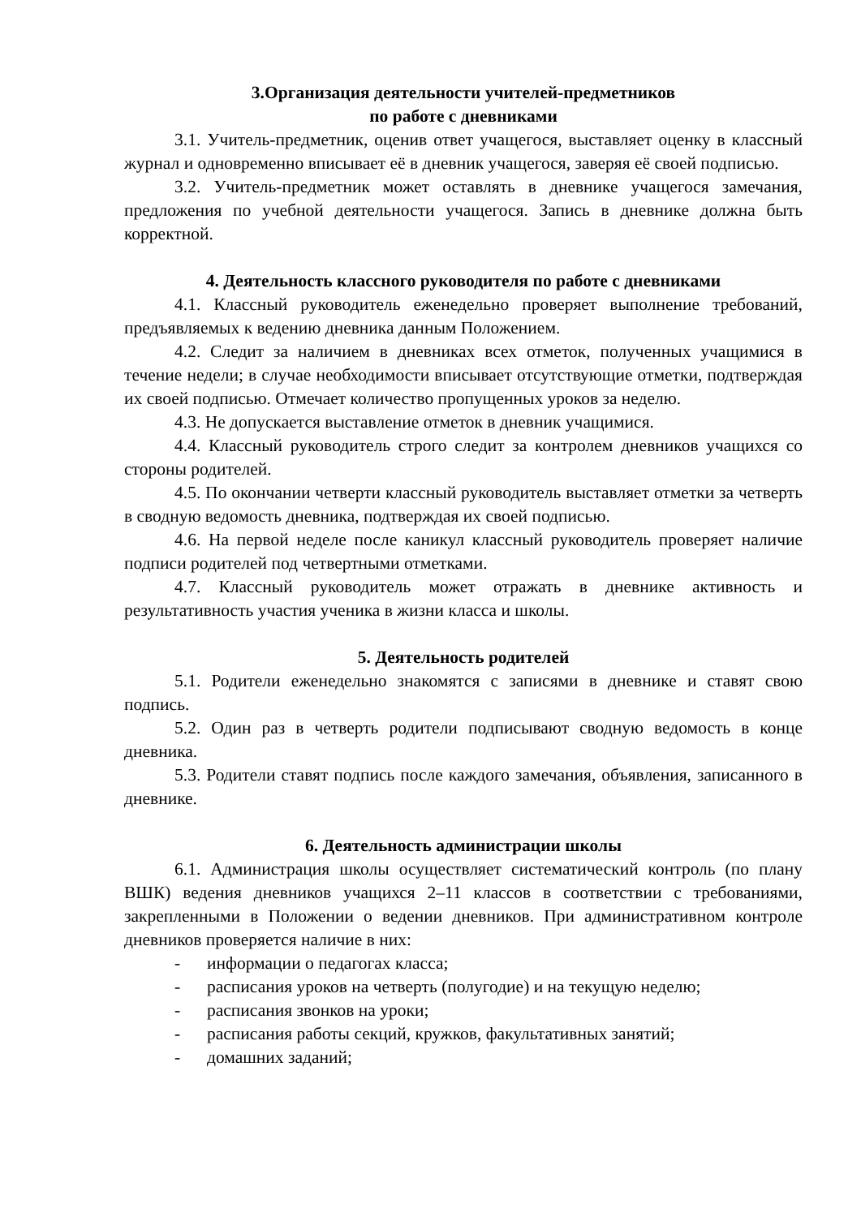3.Организация деятельности учителей-предметников
по работе с дневниками
3.1. Учитель-предметник, оценив ответ учащегося, выставляет оценку в классный журнал и одновременно вписывает её в дневник учащегося, заверяя её своей подписью.
3.2. Учитель-предметник может оставлять в дневнике учащегося замечания, предложения по учебной деятельности учащегося. Запись в дневнике должна быть корректной.
4. Деятельность классного руководителя по работе с дневниками
4.1. Классный руководитель еженедельно проверяет выполнение требований, предъявляемых к ведению дневника данным Положением.
4.2. Следит за наличием в дневниках всех отметок, полученных учащимися в течение недели; в случае необходимости вписывает отсутствующие отметки, подтверждая их своей подписью. Отмечает количество пропущенных уроков за неделю.
4.3. Не допускается выставление отметок в дневник учащимися.
4.4. Классный руководитель строго следит за контролем дневников учащихся со стороны родителей.
4.5. По окончании четверти классный руководитель выставляет отметки за четверть в сводную ведомость дневника, подтверждая их своей подписью.
4.6. На первой неделе после каникул классный руководитель проверяет наличие подписи родителей под четвертными отметками.
4.7. Классный руководитель может отражать в дневнике активность и результативность участия ученика в жизни класса и школы.
5. Деятельность родителей
5.1. Родители еженедельно знакомятся с записями в дневнике и ставят свою подпись.
5.2. Один раз в четверть родители подписывают сводную ведомость в конце дневника.
5.3. Родители ставят подпись после каждого замечания, объявления, записанного в дневнике.
6. Деятельность администрации школы
6.1. Администрация школы осуществляет систематический контроль (по плану ВШК) ведения дневников учащихся 2–11 классов в соответствии с требованиями, закрепленными в Положении о ведении дневников. При административном контроле дневников проверяется наличие в них:
- информации о педагогах класса;
- расписания уроков на четверть (полугодие) и на текущую неделю;
- расписания звонков на уроки;
- расписания работы секций, кружков, факультативных занятий;
- домашних заданий;